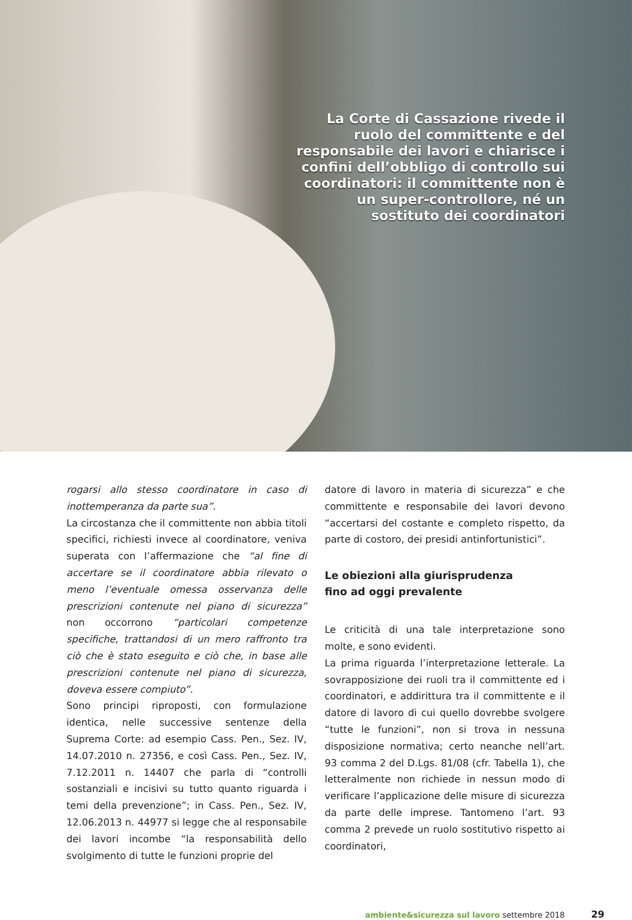La Corte di Cassazione rivede il ruolo del committente e del responsabile dei lavori e chiarisce i confini dell’obbligo di controllo sui coordinatori: il committente non è un super-controllore, né un sostituto dei coordinatori
rogarsi allo stesso coordinatore in caso di inottemperanza da parte sua”.
La circostanza che il committente non abbia titoli specifici, richiesti invece al coordinatore, veniva superata con l’affermazione che “al fine di accertare se il coordinatore abbia rilevato o meno l’eventuale omessa osservanza delle prescrizioni contenute nel piano di sicurezza” non occorrono “particolari competenze specifiche, trattandosi di un mero raffronto tra ciò che è stato eseguito e ciò che, in base alle prescrizioni contenute nel piano di sicurezza, doveva essere compiuto”.
Sono principi riproposti, con formulazione identica, nelle successive sentenze della Suprema Corte: ad esempio Cass. Pen., Sez. IV, 14.07.2010 n. 27356, e così Cass. Pen., Sez. IV, 7.12.2011 n. 14407 che parla di “controlli sostanziali e incisivi su tutto quanto riguarda i temi della prevenzione”; in Cass. Pen., Sez. IV, 12.06.2013 n. 44977 si legge che al responsabile dei lavori incombe “la responsabilità dello svolgimento di tutte le funzioni proprie del
datore di lavoro in materia di sicurezza” e che committente e responsabile dei lavori devono “accertarsi del costante e completo rispetto, da parte di costoro, dei presidi antinfortunistici”.
Le obiezioni alla giurisprudenza
fino ad oggi prevalente
Le criticità di una tale interpretazione sono molte, e sono evidenti.
La prima riguarda l’interpretazione letterale. La sovrapposizione dei ruoli tra il committente ed i coordinatori, e addirittura tra il committente e il datore di lavoro di cui quello dovrebbe svolgere “tutte le funzioni”, non si trova in nessuna disposizione normativa; certo neanche nell’art. 93 comma 2 del D.Lgs. 81/08 (cfr. Tabella 1), che letteralmente non richiede in nessun modo di verificare l’applicazione delle misure di sicurezza da parte delle imprese. Tantomeno l’art. 93 comma 2 prevede un ruolo sostitutivo rispetto ai coordinatori,
ambiente&sicurezza sul lavoro settembre 2018 29